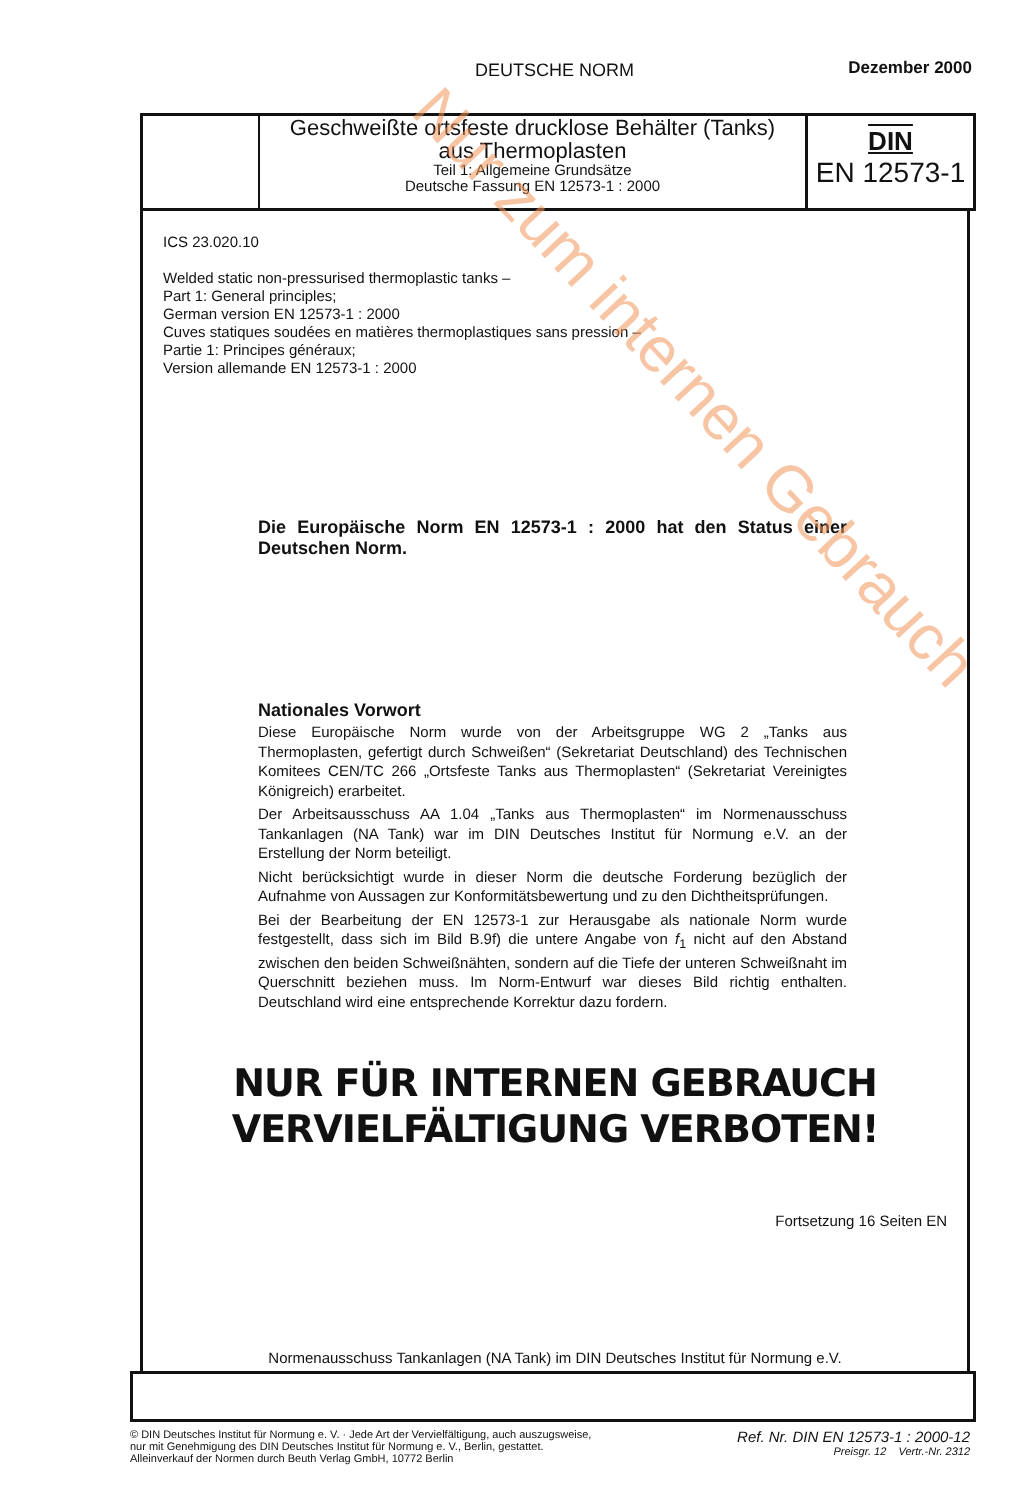DEUTSCHE NORM Dezember 2000
Geschweißte ortsfeste drucklose Behälter (Tanks)
aus Thermoplasten
Teil 1: Allgemeine Grundsätze
Deutsche Fassung EN 12573-1 : 2000
DIN
EN 12573-1
ICS 23.020.10
Welded static non-pressurised thermoplastic tanks –
Part 1: General principles;
German version EN 12573-1 : 2000
Cuves statiques soudées en matières thermoplastiques sans pression –
Partie 1: Principes généraux;
Version allemande EN 12573-1 : 2000
Die Europäische Norm EN 12573-1 : 2000 hat den Status einer Deutschen Norm.
Nationales Vorwort
Diese Europäische Norm wurde von der Arbeitsgruppe WG 2 „Tanks aus Thermoplasten, gefertigt durch Schweißen“ (Sekretariat Deutschland) des Technischen Komitees CEN/TC 266 „Ortsfeste Tanks aus Thermoplasten“ (Sekretariat Vereinigtes Königreich) erarbeitet.
Der Arbeitsausschuss AA 1.04 „Tanks aus Thermoplasten“ im Normenausschuss Tankanlagen (NA Tank) war im DIN Deutsches Institut für Normung e.V. an der Erstellung der Norm beteiligt.
Nicht berücksichtigt wurde in dieser Norm die deutsche Forderung bezüglich der Aufnahme von Aussagen zur Konformitätsbewertung und zu den Dichtheitsprüfungen.
Bei der Bearbeitung der EN 12573-1 zur Herausgabe als nationale Norm wurde festgestellt, dass sich im Bild B.9f) die untere Angabe von f<sub>1</sub> nicht auf den Abstand zwischen den beiden Schweißnähten, sondern auf die Tiefe der unteren Schweißnaht im Querschnitt beziehen muss. Im Norm-Entwurf war dieses Bild richtig enthalten. Deutschland wird eine entsprechende Korrektur dazu fordern.
NUR FÜR INTERNEN GEBRAUCH
VERVIELFÄLTIGUNG VERBOTEN!
Fortsetzung 16 Seiten EN
Normenausschuss Tankanlagen (NA Tank) im DIN Deutsches Institut für Normung e.V.
© DIN Deutsches Institut für Normung e. V. · Jede Art der Vervielfältigung, auch auszugsweise,
nur mit Genehmigung des DIN Deutsches Institut für Normung e. V., Berlin, gestattet.
Alleinverkauf der Normen durch Beuth Verlag GmbH, 10772 Berlin
Ref. Nr. DIN EN 12573-1 : 2000-12
Preisgr. 12 Vertr.-Nr. 2312
Nur zum internen Gebrauch